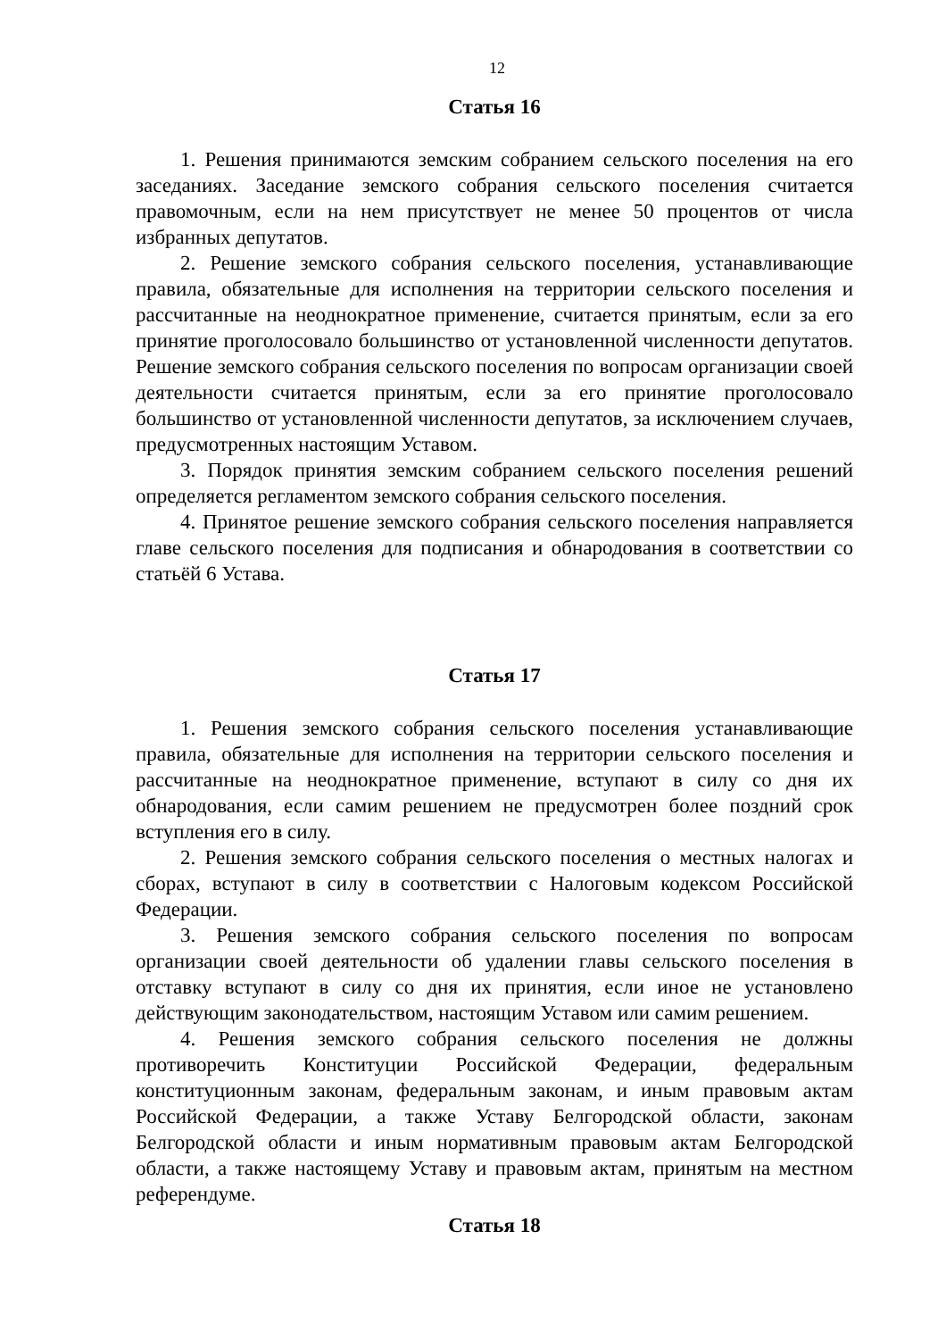12
Статья 16
1. Решения принимаются земским собранием сельского поселения на его заседаниях. Заседание земского собрания сельского поселения считается правомочным, если на нем присутствует не менее 50 процентов от числа избранных депутатов.
2. Решение земского собрания сельского поселения, устанавливающие правила, обязательные для исполнения на территории сельского поселения и рассчитанные на неоднократное применение, считается принятым, если за его принятие проголосовало большинство от установленной численности депутатов. Решение земского собрания сельского поселения по вопросам организации своей деятельности считается принятым, если за его принятие проголосовало большинство от установленной численности депутатов, за исключением случаев, предусмотренных настоящим Уставом.
3. Порядок принятия земским собранием сельского поселения решений определяется регламентом земского собрания сельского поселения.
4. Принятое решение земского собрания сельского поселения направляется главе сельского поселения для подписания и обнародования в соответствии со статьёй 6 Устава.
Статья 17
1. Решения земского собрания сельского поселения устанавливающие правила, обязательные для исполнения на территории сельского поселения и рассчитанные на неоднократное применение, вступают в силу со дня их обнародования, если самим решением не предусмотрен более поздний срок вступления его в силу.
2. Решения земского собрания сельского поселения о местных налогах и сборах, вступают в силу в соответствии с Налоговым кодексом Российской Федерации.
3. Решения земского собрания сельского поселения по вопросам организации своей деятельности об удалении главы сельского поселения в отставку вступают в силу со дня их принятия, если иное не установлено действующим законодательством, настоящим Уставом или самим решением.
4. Решения земского собрания сельского поселения не должны противоречить Конституции Российской Федерации, федеральным конституционным законам, федеральным законам, и иным правовым актам Российской Федерации, а также Уставу Белгородской области, законам Белгородской области и иным нормативным правовым актам Белгородской области, а также настоящему Уставу и правовым актам, принятым на местном референдуме.
Статья 18